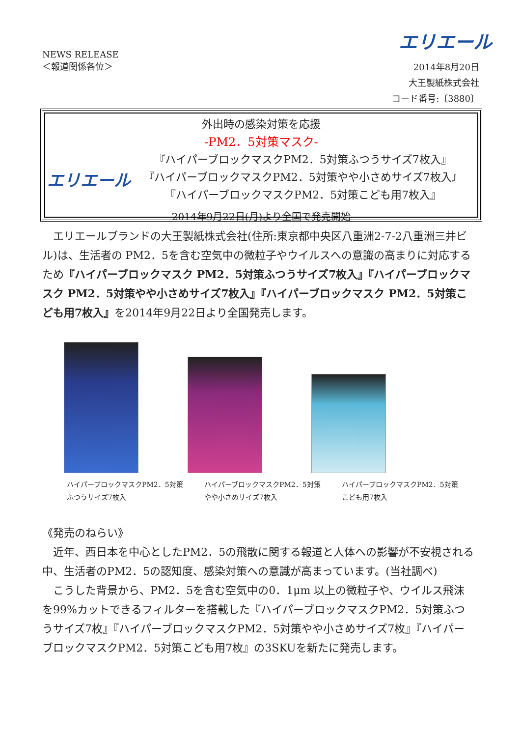エリエール
NEWS RELEASE
＜報道関係各位＞
2014年8月20日
大王製紙株式会社
コード番号:〔3880〕
エリエール
外出時の感染対策を応援
-PM2．5対策マスク-
『ハイパーブロックマスクPM2．5対策ふつうサイズ7枚入』
『ハイパーブロックマスクPM2．5対策やや小さめサイズ7枚入』
『ハイパーブロックマスクPM2．5対策こども用7枚入』
2014年9月22日(月)より全国で発売開始
　エリエールブランドの大王製紙株式会社(住所:東京都中央区八重洲2-7-2八重洲三井ビル)は、生活者の PM2．5を含む空気中の微粒子やウイルスへの意識の高まりに対応するため『ハイパーブロックマスク PM2．5対策ふつうサイズ7枚入』『ハイパーブロックマスク PM2．5対策やや小さめサイズ7枚入』『ハイパーブロックマスク PM2．5対策こども用7枚入』を2014年9月22日より全国発売します。
ハイパーブロックマスクPM2．5対策
ふつうサイズ7枚入
ハイパーブロックマスクPM2．5対策
やや小さめサイズ7枚入
ハイパーブロックマスクPM2．5対策
こども用7枚入
《発売のねらい》
　近年、西日本を中心としたPM2．5の飛散に関する報道と人体への影響が不安視される中、生活者のPM2．5の認知度、感染対策への意識が高まっています。(当社調べ)
　こうした背景から、PM2．5を含む空気中の0．1μm 以上の微粒子や、ウイルス飛沫を99%カットできるフィルターを搭載した『ハイパーブロックマスクPM2．5対策ふつうサイズ7枚』『ハイパーブロックマスクPM2．5対策やや小さめサイズ7枚』『ハイパーブロックマスクPM2．5対策こども用7枚』の3SKUを新たに発売します。